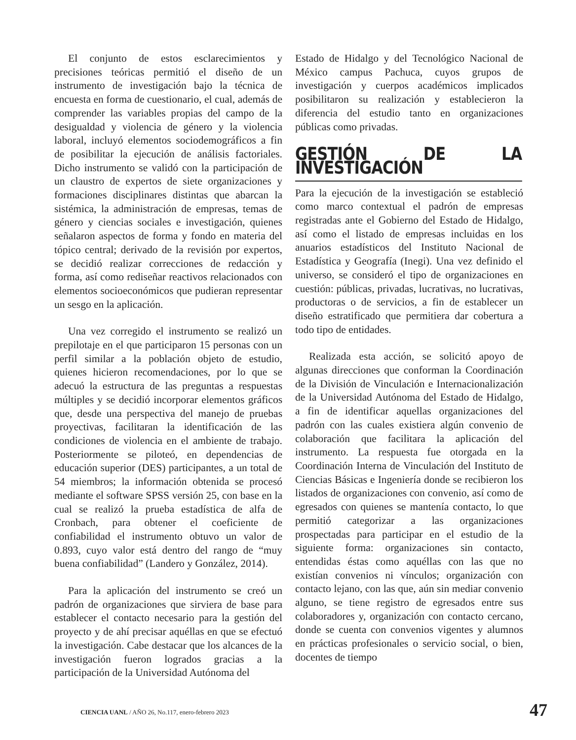El conjunto de estos esclarecimientos y precisiones teóricas permitió el diseño de un instrumento de investigación bajo la técnica de encuesta en forma de cuestionario, el cual, además de comprender las variables propias del campo de la desigualdad y violencia de género y la violencia laboral, incluyó elementos sociodemográficos a fin de posibilitar la ejecución de análisis factoriales. Dicho instrumento se validó con la participación de un claustro de expertos de siete organizaciones y formaciones disciplinares distintas que abarcan la sistémica, la administración de empresas, temas de género y ciencias sociales e investigación, quienes señalaron aspectos de forma y fondo en materia del tópico central; derivado de la revisión por expertos, se decidió realizar correcciones de redacción y forma, así como rediseñar reactivos relacionados con elementos socioeconómicos que pudieran representar un sesgo en la aplicación.
Una vez corregido el instrumento se realizó un prepilotaje en el que participaron 15 personas con un perfil similar a la población objeto de estudio, quienes hicieron recomendaciones, por lo que se adecuó la estructura de las preguntas a respuestas múltiples y se decidió incorporar elementos gráficos que, desde una perspectiva del manejo de pruebas proyectivas, facilitaran la identificación de las condiciones de violencia en el ambiente de trabajo. Posteriormente se piloteó, en dependencias de educación superior (DES) participantes, a un total de 54 miembros; la información obtenida se procesó mediante el software SPSS versión 25, con base en la cual se realizó la prueba estadística de alfa de Cronbach, para obtener el coeficiente de confiabilidad el instrumento obtuvo un valor de 0.893, cuyo valor está dentro del rango de “muy buena confiabilidad” (Landero y González, 2014).
Para la aplicación del instrumento se creó un padrón de organizaciones que sirviera de base para establecer el contacto necesario para la gestión del proyecto y de ahí precisar aquéllas en que se efectuó la investigación. Cabe destacar que los alcances de la investigación fueron logrados gracias a la participación de la Universidad Autónoma del
Estado de Hidalgo y del Tecnológico Nacional de México campus Pachuca, cuyos grupos de investigación y cuerpos académicos implicados posibilitaron su realización y establecieron la diferencia del estudio tanto en organizaciones públicas como privadas.
GESTIÓN DE LA INVESTIGACIÓN
Para la ejecución de la investigación se estableció como marco contextual el padrón de empresas registradas ante el Gobierno del Estado de Hidalgo, así como el listado de empresas incluidas en los anuarios estadísticos del Instituto Nacional de Estadística y Geografía (Inegi). Una vez definido el universo, se consideró el tipo de organizaciones en cuestión: públicas, privadas, lucrativas, no lucrativas, productoras o de servicios, a fin de establecer un diseño estratificado que permitiera dar cobertura a todo tipo de entidades.
Realizada esta acción, se solicitó apoyo de algunas direcciones que conforman la Coordinación de la División de Vinculación e Internacionalización de la Universidad Autónoma del Estado de Hidalgo, a fin de identificar aquellas organizaciones del padrón con las cuales existiera algún convenio de colaboración que facilitara la aplicación del instrumento. La respuesta fue otorgada en la Coordinación Interna de Vinculación del Instituto de Ciencias Básicas e Ingeniería donde se recibieron los listados de organizaciones con convenio, así como de egresados con quienes se mantenía contacto, lo que permitió categorizar a las organizaciones prospectadas para participar en el estudio de la siguiente forma: organizaciones sin contacto, entendidas éstas como aquéllas con las que no existían convenios ni vínculos; organización con contacto lejano, con las que, aún sin mediar convenio alguno, se tiene registro de egresados entre sus colaboradores y, organización con contacto cercano, donde se cuenta con convenios vigentes y alumnos en prácticas profesionales o servicio social, o bien, docentes de tiempo
CIENCIA UANL / AÑO 26, No.117, enero-febrero 2023
47